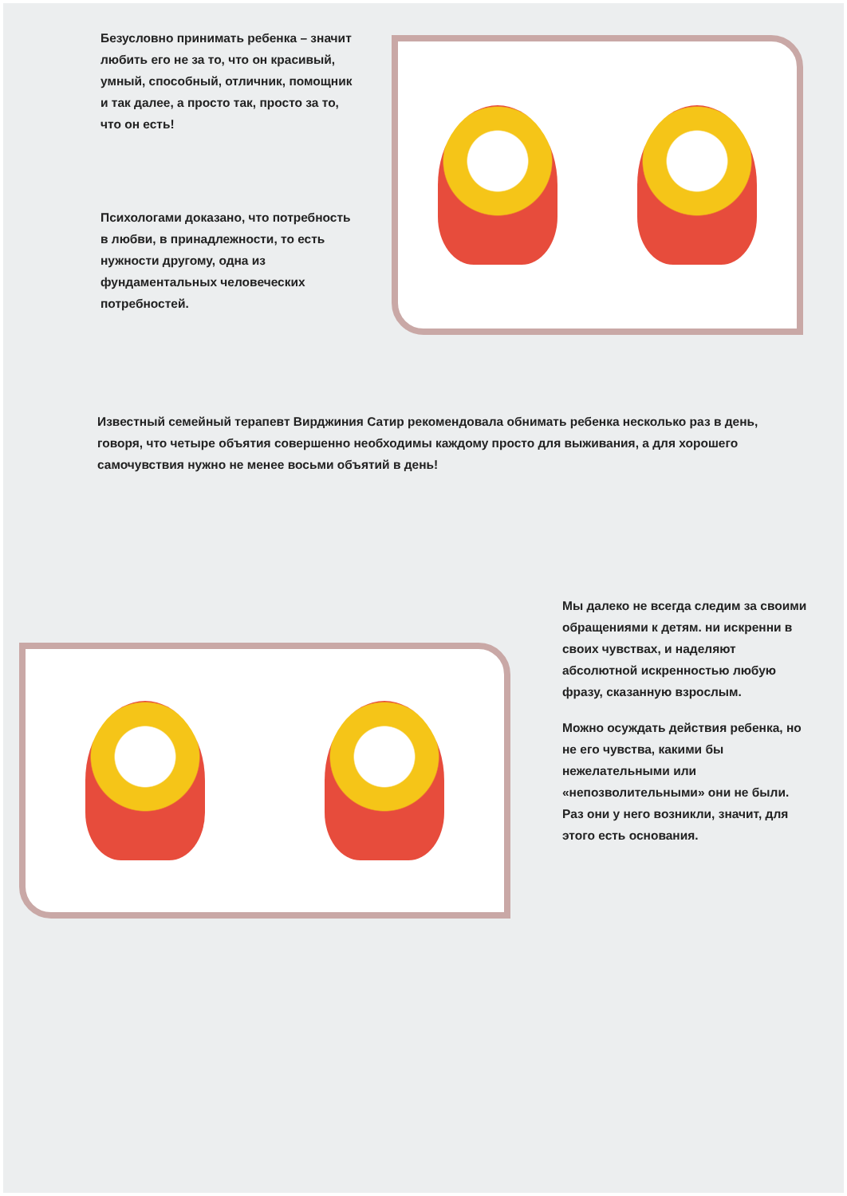Безусловно принимать ребенка – значит любить его не за то, что он красивый, умный, способный, отличник, помощник и так далее, а просто так, просто за то, что он есть!
Психологами доказано, что потребность в любви, в принадлежности, то есть нужности другому, одна из фундаментальных человеческих потребностей.
Известный семейный терапевт Вирджиния Сатир рекомендовала обнимать ребенка несколько раз в день, говоря, что четыре объятия совершенно необходимы каждому просто для выживания, а для хорошего самочувствия нужно не менее восьми объятий в день!
Мы далеко не всегда следим за своими обращениями к детям. ни искренни в своих чувствах, и наделяют абсолютной искренностью любую фразу, сказанную взрослым.
Можно осуждать действия ребенка, но не его чувства, какими бы нежелательными или «непозволительными» они не были. Раз они у него возникли, значит, для этого есть основания.